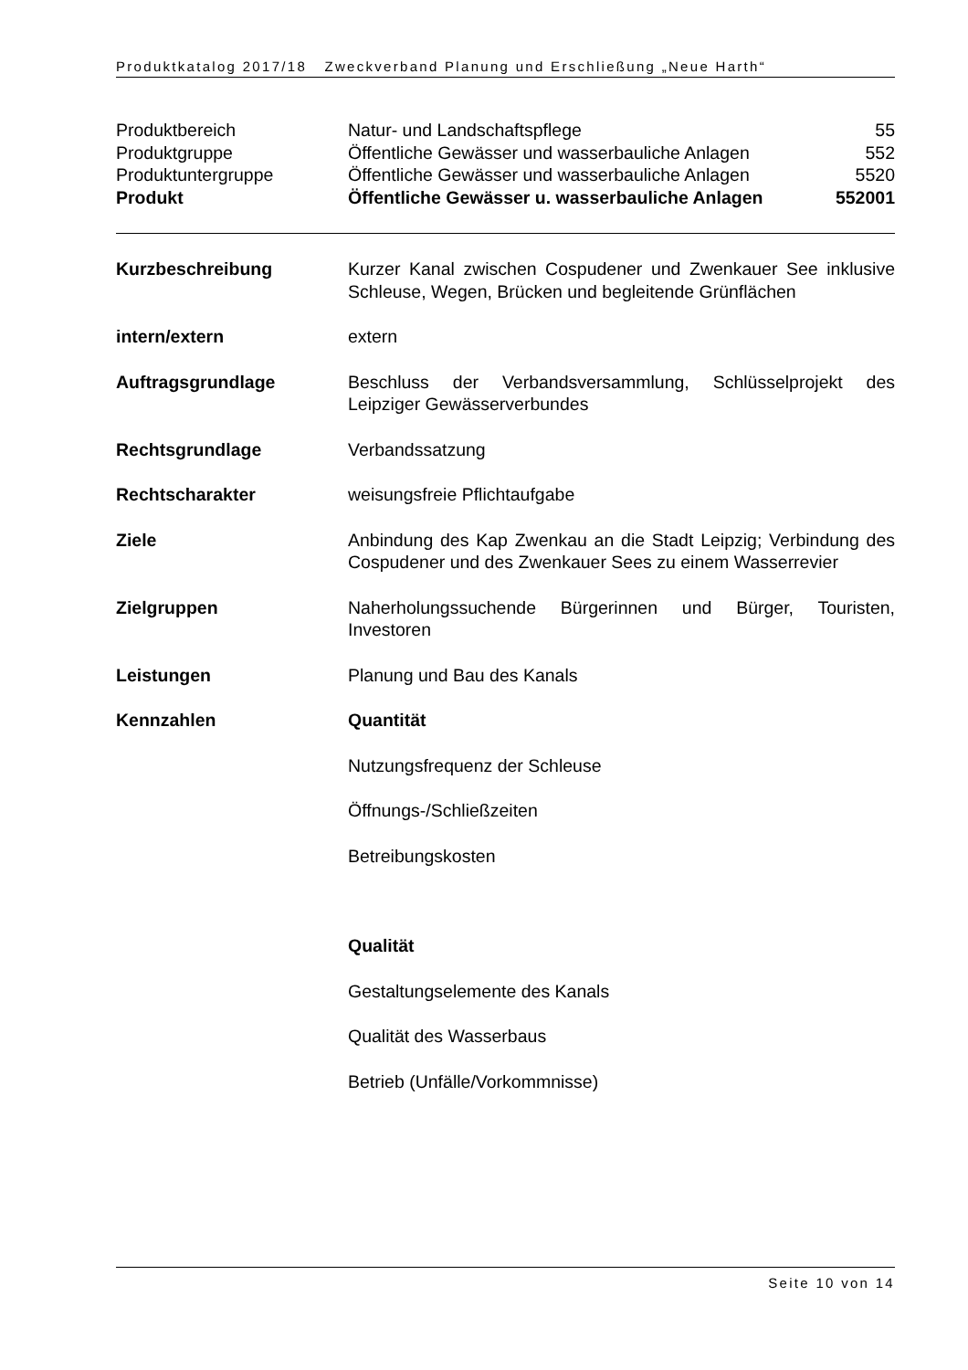Produktkatalog 2017/18 Zweckverband Planung und Erschließung „Neue Harth“
| Produktbereich | Natur- und Landschaftspflege | 55 |
| Produktgruppe | Öffentliche Gewässer und wasserbauliche Anlagen | 552 |
| Produktuntergruppe | Öffentliche Gewässer und wasserbauliche Anlagen | 5520 |
| Produkt | Öffentliche Gewässer u. wasserbauliche Anlagen | 552001 |
Kurzbeschreibung Kurzer Kanal zwischen Cospudener und Zwenkauer See inklusive Schleuse, Wegen, Brücken und begleitende Grünflächen
intern/extern extern
Auftragsgrundlage Beschluss der Verbandsversammlung, Schlüsselprojekt des Leipziger Gewässerverbundes
Rechtsgrundlage Verbandssatzung
Rechtscharakter weisungsfreie Pflichtaufgabe
Ziele Anbindung des Kap Zwenkau an die Stadt Leipzig; Verbindung des Cospudener und des Zwenkauer Sees zu einem Wasserrevier
Zielgruppen Naherholungssuchende Bürgerinnen und Bürger, Touristen, Investoren
Leistungen Planung und Bau des Kanals
Kennzahlen Quantität
Nutzungsfrequenz der Schleuse
Öffnungs-/Schließzeiten
Betreibungskosten
Qualität
Gestaltungselemente des Kanals
Qualität des Wasserbaus
Betrieb (Unfälle/Vorkommnisse)
Seite 10 von 14